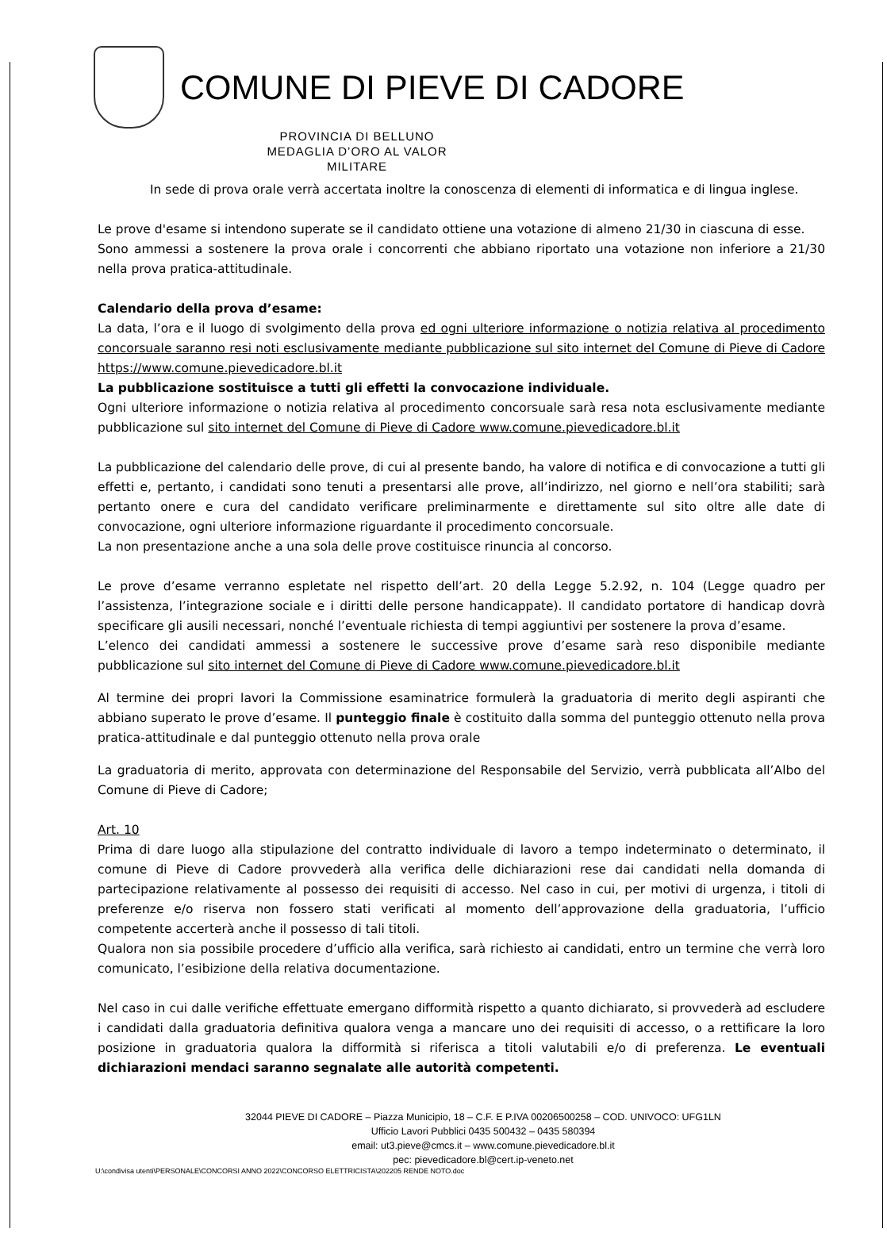COMUNE DI PIEVE DI CADORE
PROVINCIA DI BELLUNO
MEDAGLIA D’ORO AL VALOR MILITARE
In sede di prova orale verrà accertata inoltre la conoscenza di elementi di informatica e di lingua inglese.
Le prove d'esame si intendono superate se il candidato ottiene una votazione di almeno 21/30 in ciascuna di esse.
Sono ammessi a sostenere la prova orale i concorrenti che abbiano riportato una votazione non inferiore a 21/30 nella prova pratica-attitudinale.
Calendario della prova d’esame:
La data, l’ora e il luogo di svolgimento della prova ed ogni ulteriore informazione o notizia relativa al procedimento concorsuale saranno resi noti esclusivamente mediante pubblicazione sul sito internet del Comune di Pieve di Cadore https://www.comune.pievedicadore.bl.it
La pubblicazione sostituisce a tutti gli effetti la convocazione individuale.
Ogni ulteriore informazione o notizia relativa al procedimento concorsuale sarà resa nota esclusivamente mediante pubblicazione sul sito internet del Comune di Pieve di Cadore www.comune.pievedicadore.bl.it
La pubblicazione del calendario delle prove, di cui al presente bando, ha valore di notifica e di convocazione a tutti gli effetti e, pertanto, i candidati sono tenuti a presentarsi alle prove, all’indirizzo, nel giorno e nell’ora stabiliti; sarà pertanto onere e cura del candidato verificare preliminarmente e direttamente sul sito oltre alle date di convocazione, ogni ulteriore informazione riguardante il procedimento concorsuale.
La non presentazione anche a una sola delle prove costituisce rinuncia al concorso.
Le prove d’esame verranno espletate nel rispetto dell’art. 20 della Legge 5.2.92, n. 104 (Legge quadro per l’assistenza, l’integrazione sociale e i diritti delle persone handicappate). Il candidato portatore di handicap dovrà specificare gli ausili necessari, nonché l’eventuale richiesta di tempi aggiuntivi per sostenere la prova d’esame.
L’elenco dei candidati ammessi a sostenere le successive prove d’esame sarà reso disponibile mediante pubblicazione sul sito internet del Comune di Pieve di Cadore www.comune.pievedicadore.bl.it
Al termine dei propri lavori la Commissione esaminatrice formulerà la graduatoria di merito degli aspiranti che abbiano superato le prove d’esame. Il punteggio finale è costituito dalla somma del punteggio ottenuto nella prova pratica-attitudinale e dal punteggio ottenuto nella prova orale
La graduatoria di merito, approvata con determinazione del Responsabile del Servizio, verrà pubblicata all’Albo del Comune di Pieve di Cadore;
Art. 10
Prima di dare luogo alla stipulazione del contratto individuale di lavoro a tempo indeterminato o determinato, il comune di Pieve di Cadore provvederà alla verifica delle dichiarazioni rese dai candidati nella domanda di partecipazione relativamente al possesso dei requisiti di accesso. Nel caso in cui, per motivi di urgenza, i titoli di preferenze e/o riserva non fossero stati verificati al momento dell’approvazione della graduatoria, l’ufficio competente accerterà anche il possesso di tali titoli.
Qualora non sia possibile procedere d’ufficio alla verifica, sarà richiesto ai candidati, entro un termine che verrà loro comunicato, l’esibizione della relativa documentazione.
Nel caso in cui dalle verifiche effettuate emergano difformità rispetto a quanto dichiarato, si provvederà ad escludere i candidati dalla graduatoria definitiva qualora venga a mancare uno dei requisiti di accesso, o a rettificare la loro posizione in graduatoria qualora la difformità si riferisca a titoli valutabili e/o di preferenza. Le eventuali dichiarazioni mendaci saranno segnalate alle autorità competenti.
32044 PIEVE DI CADORE – Piazza Municipio, 18 – C.F. E P.IVA 00206500258 – COD. UNIVOCO: UFG1LN
Ufficio Lavori Pubblici 0435 500432 – 0435 580394
email: ut3.pieve@cmcs.it – www.comune.pievedicadore.bl.it
pec: pievedicadore.bl@cert.ip-veneto.net
U:\condivisa utenti\PERSONALE\CONCORSI ANNO 2022\CONCORSO ELETTRICISTA\202205 RENDE NOTO.doc